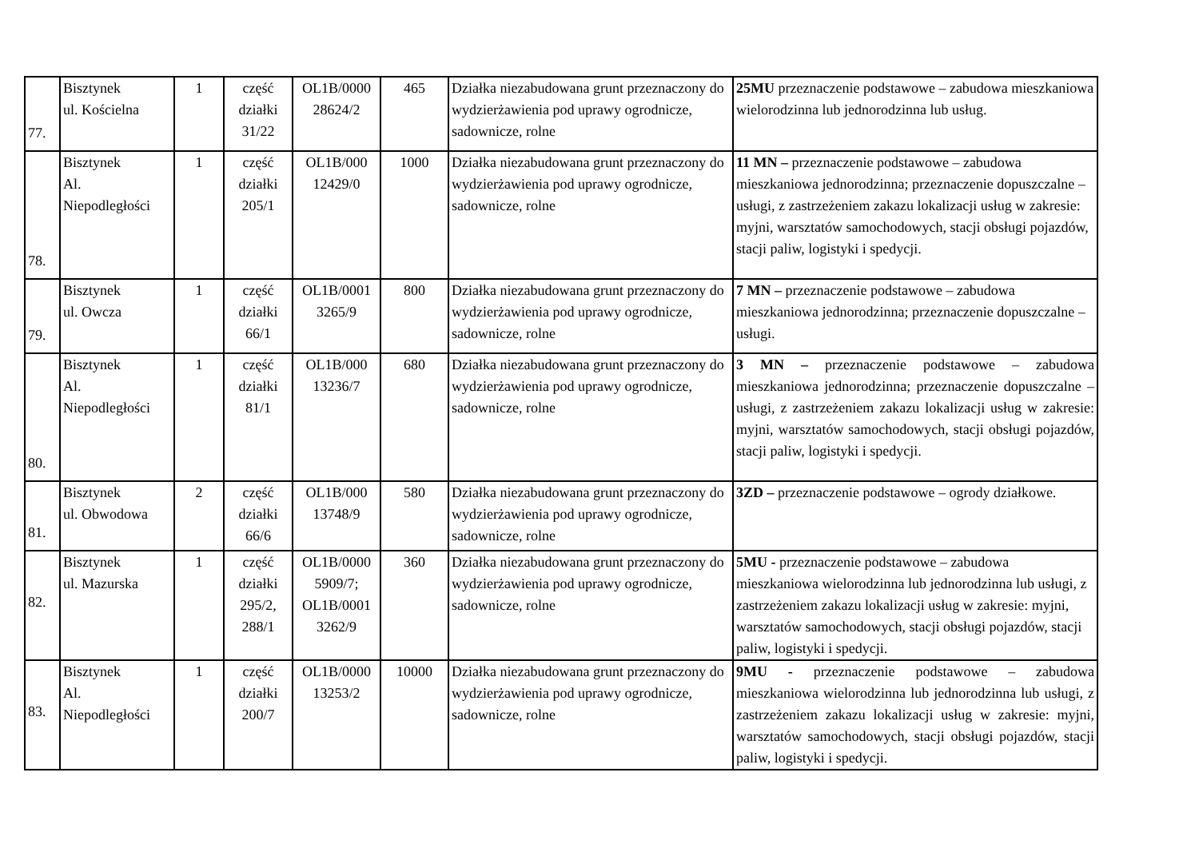| 77. | Bisztynek ul. Kościelna | 1 | część działki 31/22 | OL1B/0000 28624/2 | 465 | Działka niezabudowana grunt przeznaczony do wydzierżawienia pod uprawy ogrodnicze, sadownicze, rolne | 25MU przeznaczenie podstawowe – zabudowa mieszkaniowa wielorodzinna lub jednorodzinna lub usług. |
| 78. | Bisztynek Al. Niepodległości | 1 | część działki 205/1 | OL1B/000 12429/0 | 1000 | Działka niezabudowana grunt przeznaczony do wydzierżawienia pod uprawy ogrodnicze, sadownicze, rolne | 11 MN – przeznaczenie podstawowe – zabudowa mieszkaniowa jednorodzinna; przeznaczenie dopuszczalne – usługi, z zastrzeżeniem zakazu lokalizacji usług w zakresie: myjni, warsztatów samochodowych, stacji obsługi pojazdów, stacji paliw, logistyki i spedycji. |
| 79. | Bisztynek ul. Owcza | 1 | część działki 66/1 | OL1B/0001 3265/9 | 800 | Działka niezabudowana grunt przeznaczony do wydzierżawienia pod uprawy ogrodnicze, sadownicze, rolne | 7 MN – przeznaczenie podstawowe – zabudowa mieszkaniowa jednorodzinna; przeznaczenie dopuszczalne – usługi. |
| 80. | Bisztynek Al. Niepodległości | 1 | część działki 81/1 | OL1B/000 13236/7 | 680 | Działka niezabudowana grunt przeznaczony do wydzierżawienia pod uprawy ogrodnicze, sadownicze, rolne | 3 MN – przeznaczenie podstawowe – zabudowa mieszkaniowa jednorodzinna; przeznaczenie dopuszczalne – usługi, z zastrzeżeniem zakazu lokalizacji usług w zakresie: myjni, warsztatów samochodowych, stacji obsługi pojazdów, stacji paliw, logistyki i spedycji. |
| 81. | Bisztynek ul. Obwodowa | 2 | część działki 66/6 | OL1B/000 13748/9 | 580 | Działka niezabudowana grunt przeznaczony do wydzierżawienia pod uprawy ogrodnicze, sadownicze, rolne | 3ZD – przeznaczenie podstawowe – ogrody działkowe. |
| 82. | Bisztynek ul. Mazurska | 1 | część działki 295/2, 288/1 | OL1B/0000 5909/7; OL1B/0001 3262/9 | 360 | Działka niezabudowana grunt przeznaczony do wydzierżawienia pod uprawy ogrodnicze, sadownicze, rolne | 5MU - przeznaczenie podstawowe – zabudowa mieszkaniowa wielorodzinna lub jednorodzinna lub usługi, z zastrzeżeniem zakazu lokalizacji usług w zakresie: myjni, warsztatów samochodowych, stacji obsługi pojazdów, stacji paliw, logistyki i spedycji. |
| 83. | Bisztynek Al. Niepodległości | 1 | część działki 200/7 | OL1B/0000 13253/2 | 10000 | Działka niezabudowana grunt przeznaczony do wydzierżawienia pod uprawy ogrodnicze, sadownicze, rolne | 9MU - przeznaczenie podstawowe – zabudowa mieszkaniowa wielorodzinna lub jednorodzinna lub usługi, z zastrzeżeniem zakazu lokalizacji usług w zakresie: myjni, warsztatów samochodowych, stacji obsługi pojazdów, stacji paliw, logistyki i spedycji. |